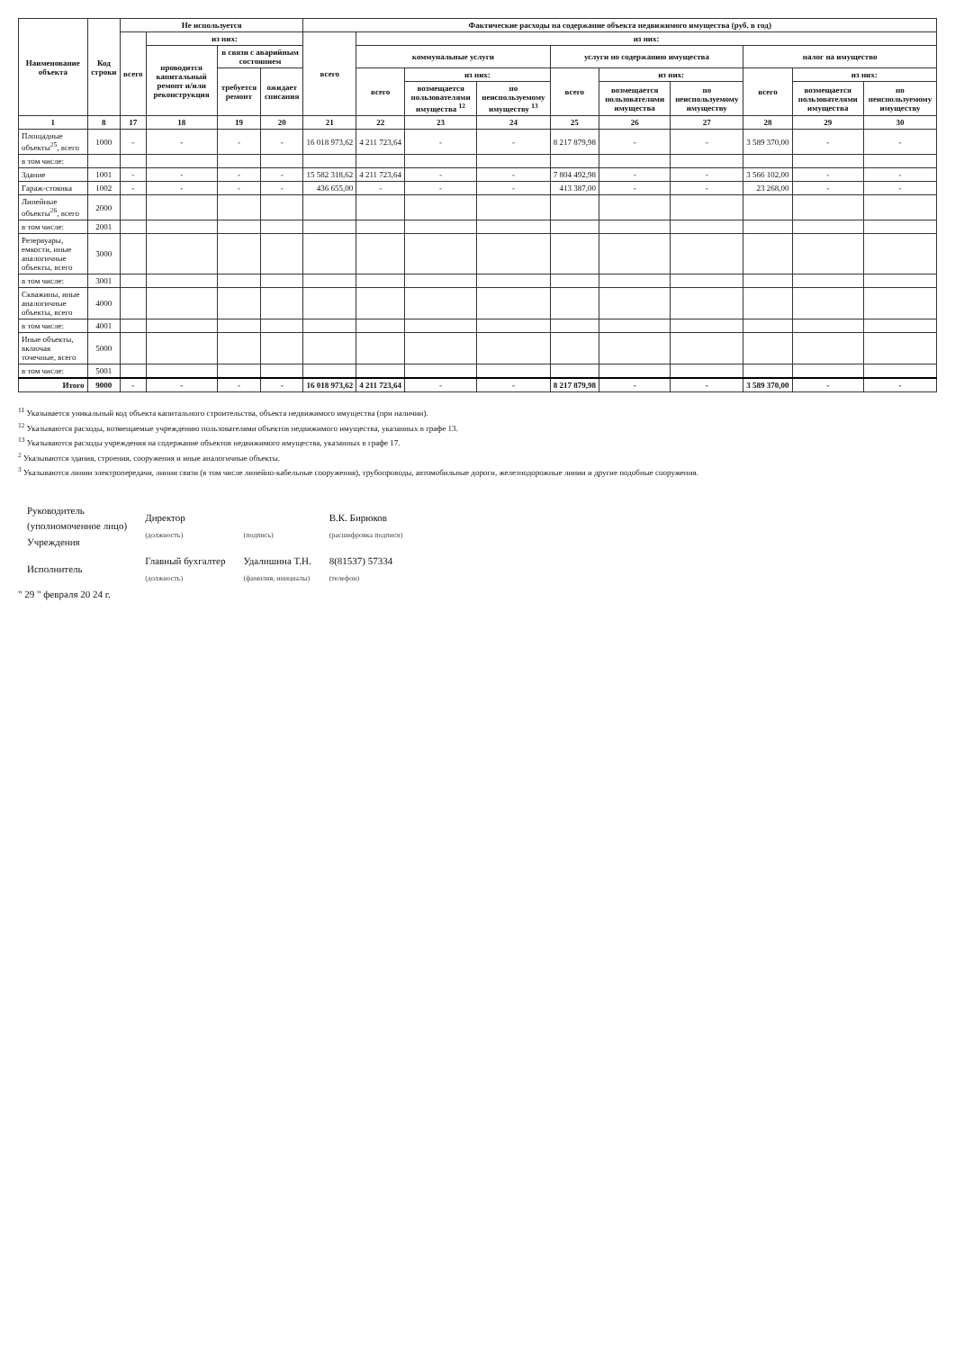| Наименование объекта | Код строки | Не используется | | | | Фактические расходы на содержание объекта недвижимого имущества (руб. в год) | | | | | | | | | |
| --- | --- | --- | --- | --- | --- | --- | --- | --- | --- | --- | --- | --- | --- | --- | --- |
| | | всего | из них: | | | всего | из них: | | | | | | | | |
| | | | проводится капитальный ремонт и/или реконструкция | в связи с аварийным состоянием | | | коммунальные услуги | | | услуги по содержанию имущества | | | налог на имущество | | |
| | | | | требуется ремонт | ожидает списания | | всего | из них: | | всего | из них: | | всего | из них: | |
| | | | | | | | | возмещается пользователями имущества <sup>12</sup> | по неиспользуемому имуществу <sup>13</sup> | | возмещается пользователями имущества | по неиспользуемому имуществу | | возмещается пользователями имущества | по неиспользуемому имуществу |
| 1 | 8 | 17 | 18 | 19 | 20 | 21 | 22 | 23 | 24 | 25 | 26 | 27 | 28 | 29 | 30 |
| Площадные объекты<sup>25</sup>, всего | 1000 | - | - | - | - | 16 018 973,62 | 4 211 723,64 | - | - | 8 217 879,98 | - | - | 3 589 370,00 | - | - |
| в том числе: | | | | | | | | | | | | | | | |
| Здание | 1001 | - | - | - | - | 15 582 318,62 | 4 211 723,64 | - | - | 7 804 492,98 | - | - | 3 566 102,00 | - | - |
| Гараж-стоянка | 1002 | - | - | - | - | 436 655,00 | - | - | - | 413 387,00 | - | - | 23 268,00 | - | - |
| Линейные объекты<sup>26</sup>, всего | 2000 | | | | | | | | | | | | | | |
| в том числе: | 2001 | | | | | | | | | | | | | | |
| Резервуары, емкости, иные аналогичные объекты, всего | 3000 | | | | | | | | | | | | | | |
| в том числе: | 3001 | | | | | | | | | | | | | | |
| Скважины, иные аналогичные объекты, всего | 4000 | | | | | | | | | | | | | | |
| в том числе: | 4001 | | | | | | | | | | | | | | |
| Иные объекты, включая точечные, всего | 5000 | | | | | | | | | | | | | | |
| в том числе: | 5001 | | | | | | | | | | | | | | |
| Итого | 9000 | - | - | - | - | 16 018 973,62 | 4 211 723,64 | - | - | 8 217 879,98 | - | - | 3 589 370,00 | - | - |
<sup>11</sup> Указывается уникальный код объекта капитального строительства, объекта недвижимого имущества (при наличии).
<sup>12</sup> Указываются расходы, возмещаемые учреждению пользователями объектов недвижимого имущества, указанных в графе 13.
<sup>13</sup> Указываются расходы учреждения на содержание объектов недвижимого имущества, указанных в графе 17.
<sup>2</sup> Указываются здания, строения, сооружения и иные аналогичные объекты.
<sup>3</sup> Указываются линии электропередачи, линии связи (в том числе линейно-кабельные сооружения), трубопроводы, автомобильные дороги, железнодорожные линии и другие подобные сооружения.
| Руководитель (уполномоченное лицо) Учреждения | Директор (должность) | (подпись) | В.К. Бирюков (расшифровка подписи) |
| Исполнитель | Главный бухгалтер (должность) | Удалишина Т.Н. (фамилия, инициалы) | 8(81537) 57334 (телефон) |
" 29 " февраля 20 24 г.